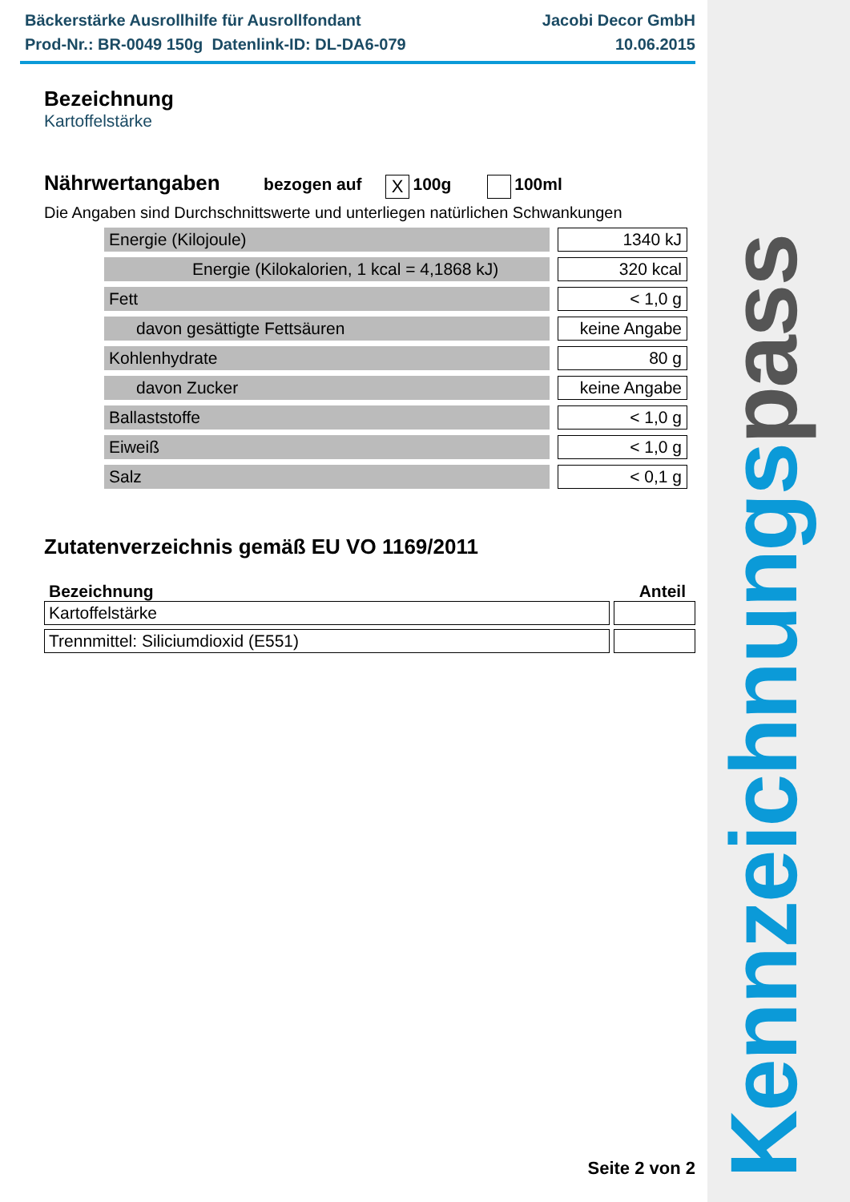Kennzeichnungs pass
Bäckerstärke Ausrollhilfe für Ausrollfondant
Prod-Nr.: BR-0049 150g Datenlink-ID: DL-DA6-079
Jacobi Decor GmbH
10.06.2015
Bezeichnung
Kartoffelstärke
Nährwertangaben
bezogen auf X 100g 100ml
Die Angaben sind Durchschnittswerte und unterliegen natürlichen Schwankungen
| Energie (Kilojoule) | 1340 kJ |
| Energie (Kilokalorien, 1 kcal = 4,1868 kJ) | 320 kcal |
| Fett | < 1,0 g |
| davon gesättigte Fettsäuren | keine Angabe |
| Kohlenhydrate | 80 g |
| davon Zucker | keine Angabe |
| Ballaststoffe | < 1,0 g |
| Eiweiß | < 1,0 g |
| Salz | < 0,1 g |
Zutatenverzeichnis gemäß EU VO 1169/2011
Bezeichnung Anteil
| Kartoffelstärke | |
| Trennmittel: Siliciumdioxid (E551) | |
Seite 2 von 2